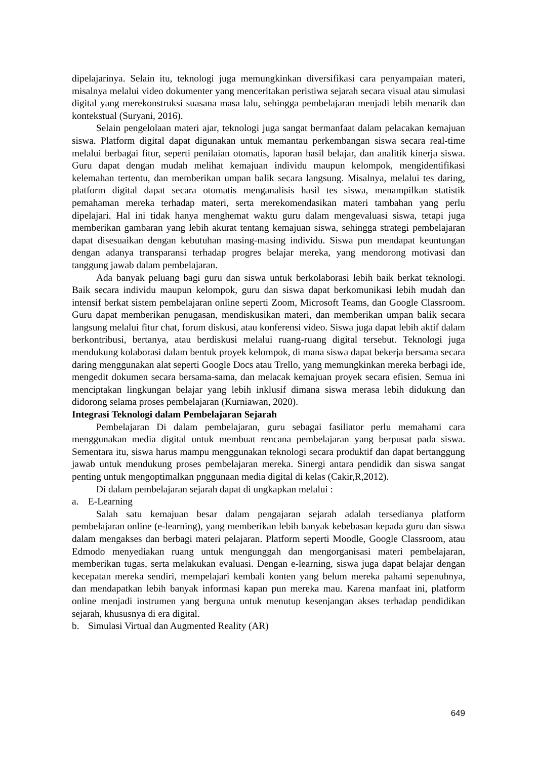dipelajarinya. Selain itu, teknologi juga memungkinkan diversifikasi cara penyampaian materi, misalnya melalui video dokumenter yang menceritakan peristiwa sejarah secara visual atau simulasi digital yang merekonstruksi suasana masa lalu, sehingga pembelajaran menjadi lebih menarik dan kontekstual (Suryani, 2016).
Selain pengelolaan materi ajar, teknologi juga sangat bermanfaat dalam pelacakan kemajuan siswa. Platform digital dapat digunakan untuk memantau perkembangan siswa secara real-time melalui berbagai fitur, seperti penilaian otomatis, laporan hasil belajar, dan analitik kinerja siswa. Guru dapat dengan mudah melihat kemajuan individu maupun kelompok, mengidentifikasi kelemahan tertentu, dan memberikan umpan balik secara langsung. Misalnya, melalui tes daring, platform digital dapat secara otomatis menganalisis hasil tes siswa, menampilkan statistik pemahaman mereka terhadap materi, serta merekomendasikan materi tambahan yang perlu dipelajari. Hal ini tidak hanya menghemat waktu guru dalam mengevaluasi siswa, tetapi juga memberikan gambaran yang lebih akurat tentang kemajuan siswa, sehingga strategi pembelajaran dapat disesuaikan dengan kebutuhan masing-masing individu. Siswa pun mendapat keuntungan dengan adanya transparansi terhadap progres belajar mereka, yang mendorong motivasi dan tanggung jawab dalam pembelajaran.
Ada banyak peluang bagi guru dan siswa untuk berkolaborasi lebih baik berkat teknologi. Baik secara individu maupun kelompok, guru dan siswa dapat berkomunikasi lebih mudah dan intensif berkat sistem pembelajaran online seperti Zoom, Microsoft Teams, dan Google Classroom. Guru dapat memberikan penugasan, mendiskusikan materi, dan memberikan umpan balik secara langsung melalui fitur chat, forum diskusi, atau konferensi video. Siswa juga dapat lebih aktif dalam berkontribusi, bertanya, atau berdiskusi melalui ruang-ruang digital tersebut. Teknologi juga mendukung kolaborasi dalam bentuk proyek kelompok, di mana siswa dapat bekerja bersama secara daring menggunakan alat seperti Google Docs atau Trello, yang memungkinkan mereka berbagi ide, mengedit dokumen secara bersama-sama, dan melacak kemajuan proyek secara efisien. Semua ini menciptakan lingkungan belajar yang lebih inklusif dimana siswa merasa lebih didukung dan didorong selama proses pembelajaran (Kurniawan, 2020).
Integrasi Teknologi dalam Pembelajaran Sejarah
Pembelajaran Di dalam pembelajaran, guru sebagai fasiliator perlu memahami cara menggunakan media digital untuk membuat rencana pembelajaran yang berpusat pada siswa. Sementara itu, siswa harus mampu menggunakan teknologi secara produktif dan dapat bertanggung jawab untuk mendukung proses pembelajaran mereka. Sinergi antara pendidik dan siswa sangat penting untuk mengoptimalkan pnggunaan media digital di kelas (Cakir,R,2012).
Di dalam pembelajaran sejarah dapat di ungkapkan melalui :
a. E-Learning
Salah satu kemajuan besar dalam pengajaran sejarah adalah tersedianya platform pembelajaran online (e-learning), yang memberikan lebih banyak kebebasan kepada guru dan siswa dalam mengakses dan berbagi materi pelajaran. Platform seperti Moodle, Google Classroom, atau Edmodo menyediakan ruang untuk mengunggah dan mengorganisasi materi pembelajaran, memberikan tugas, serta melakukan evaluasi. Dengan e-learning, siswa juga dapat belajar dengan kecepatan mereka sendiri, mempelajari kembali konten yang belum mereka pahami sepenuhnya, dan mendapatkan lebih banyak informasi kapan pun mereka mau. Karena manfaat ini, platform online menjadi instrumen yang berguna untuk menutup kesenjangan akses terhadap pendidikan sejarah, khususnya di era digital.
b. Simulasi Virtual dan Augmented Reality (AR)
649